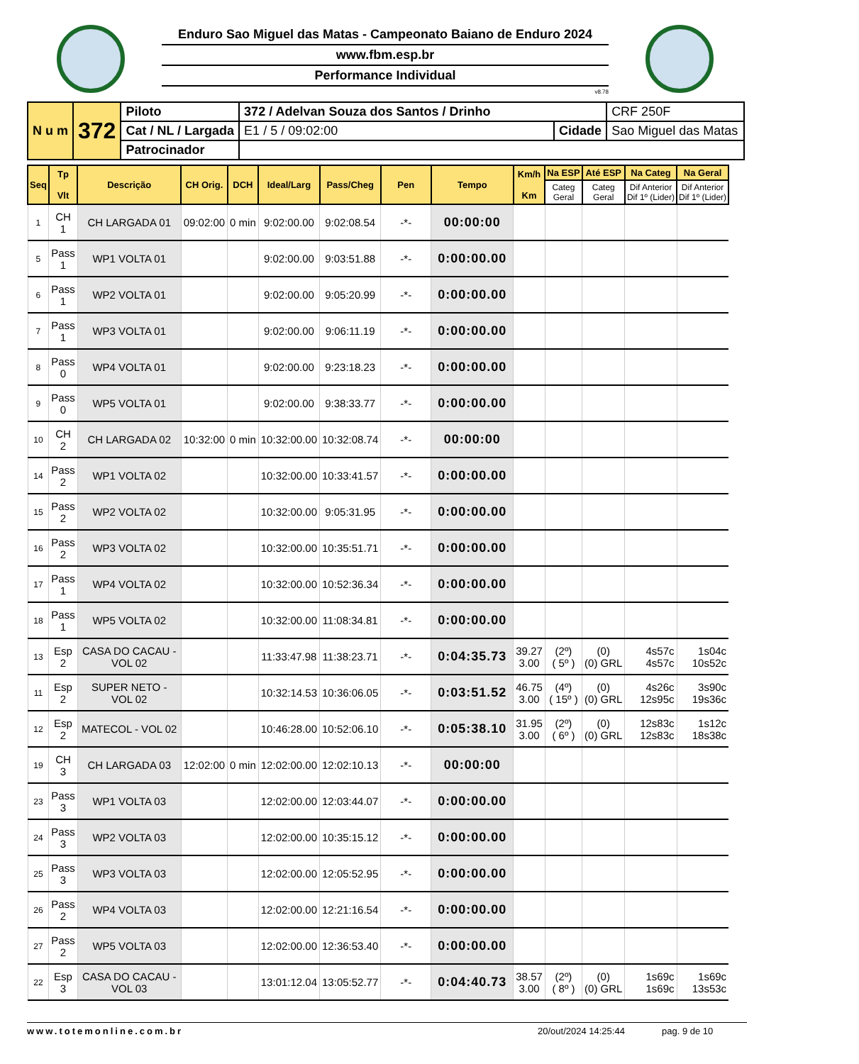Enduro Sao Miguel das Matas - Campeonato Baiano de Enduro 2024
www.fbm.esp.br
Performance Individual
v8.78
| N u m | 372 | Piloto | 372 / Adelvan Souza dos Santos / Drinho | | | CRF 250F |
| | | Cat / NL / Largada | E1 / 5 / 09:02:00 | Cidade | Sao Miguel das Matas | |
| | | Patrocinador | | | | |
| Seq | Tp Vlt | Descrição | CH Orig. | DCH | Ideal/Larg | Pass/Cheg | Pen | Tempo | Km/h Km | Na ESP | Até ESP | Na Categ | Na Geral |
| --- | --- | --- | --- | --- | --- | --- | --- | --- | --- | --- | --- | --- | --- |
| | | | | | | | | | | Categ Geral | Categ Geral | Dif Anterior Dif 1º (Lider) | Dif Anterior Dif 1º (Lider) |
| 1 | CH 1 | CH LARGADA 01 | 09:02:00 | 0 min | 9:02:00.00 | 9:02:08.54 | -*- | 00:00:00 | | | | | |
| 5 | Pass 1 | WP1 VOLTA 01 | | | 9:02:00.00 | 9:03:51.88 | -*- | 0:00:00.00 | | | | | |
| 6 | Pass 1 | WP2 VOLTA 01 | | | 9:02:00.00 | 9:05:20.99 | -*- | 0:00:00.00 | | | | | |
| 7 | Pass 1 | WP3 VOLTA 01 | | | 9:02:00.00 | 9:06:11.19 | -*- | 0:00:00.00 | | | | | |
| 8 | Pass 0 | WP4 VOLTA 01 | | | 9:02:00.00 | 9:23:18.23 | -*- | 0:00:00.00 | | | | | |
| 9 | Pass 0 | WP5 VOLTA 01 | | | 9:02:00.00 | 9:38:33.77 | -*- | 0:00:00.00 | | | | | |
| 10 | CH 2 | CH LARGADA 02 | 10:32:00 | 0 min | 10:32:00.00 | 10:32:08.74 | -*- | 00:00:00 | | | | | |
| 14 | Pass 2 | WP1 VOLTA 02 | | | 10:32:00.00 | 10:33:41.57 | -*- | 0:00:00.00 | | | | | |
| 15 | Pass 2 | WP2 VOLTA 02 | | | 10:32:00.00 | 9:05:31.95 | -*- | 0:00:00.00 | | | | | |
| 16 | Pass 2 | WP3 VOLTA 02 | | | 10:32:00.00 | 10:35:51.71 | -*- | 0:00:00.00 | | | | | |
| 17 | Pass 1 | WP4 VOLTA 02 | | | 10:32:00.00 | 10:52:36.34 | -*- | 0:00:00.00 | | | | | |
| 18 | Pass 1 | WP5 VOLTA 02 | | | 10:32:00.00 | 11:08:34.81 | -*- | 0:00:00.00 | | | | | |
| 13 | Esp 2 | CASA DO CACAU - VOL 02 | | | 11:33:47.98 | 11:38:23.71 | -*- | 0:04:35.73 | 39.27 3.00 | (2º) ( 5º ) | (0) (0) GRL | 4s57c 4s57c | 1s04c 10s52c |
| 11 | Esp 2 | SUPER NETO - VOL 02 | | | 10:32:14.53 | 10:36:06.05 | -*- | 0:03:51.52 | 46.75 3.00 | (4º) ( 15º ) | (0) (0) GRL | 4s26c 12s95c | 3s90c 19s36c |
| 12 | Esp 2 | MATECOL - VOL 02 | | | 10:46:28.00 | 10:52:06.10 | -*- | 0:05:38.10 | 31.95 3.00 | (2º) ( 6º ) | (0) (0) GRL | 12s83c 12s83c | 1s12c 18s38c |
| 19 | CH 3 | CH LARGADA 03 | 12:02:00 | 0 min | 12:02:00.00 | 12:02:10.13 | -*- | 00:00:00 | | | | | |
| 23 | Pass 3 | WP1 VOLTA 03 | | | 12:02:00.00 | 12:03:44.07 | -*- | 0:00:00.00 | | | | | |
| 24 | Pass 3 | WP2 VOLTA 03 | | | 12:02:00.00 | 10:35:15.12 | -*- | 0:00:00.00 | | | | | |
| 25 | Pass 3 | WP3 VOLTA 03 | | | 12:02:00.00 | 12:05:52.95 | -*- | 0:00:00.00 | | | | | |
| 26 | Pass 2 | WP4 VOLTA 03 | | | 12:02:00.00 | 12:21:16.54 | -*- | 0:00:00.00 | | | | | |
| 27 | Pass 2 | WP5 VOLTA 03 | | | 12:02:00.00 | 12:36:53.40 | -*- | 0:00:00.00 | | | | | |
| 22 | Esp 3 | CASA DO CACAU - VOL 03 | | | 13:01:12.04 | 13:05:52.77 | -*- | 0:04:40.73 | 38.57 3.00 | (2º) ( 8º ) | (0) (0) GRL | 1s69c 1s69c | 1s69c 13s53c |
www.totemonline.com.br 20/out/2024 14:25:44 pag. 9 de 10